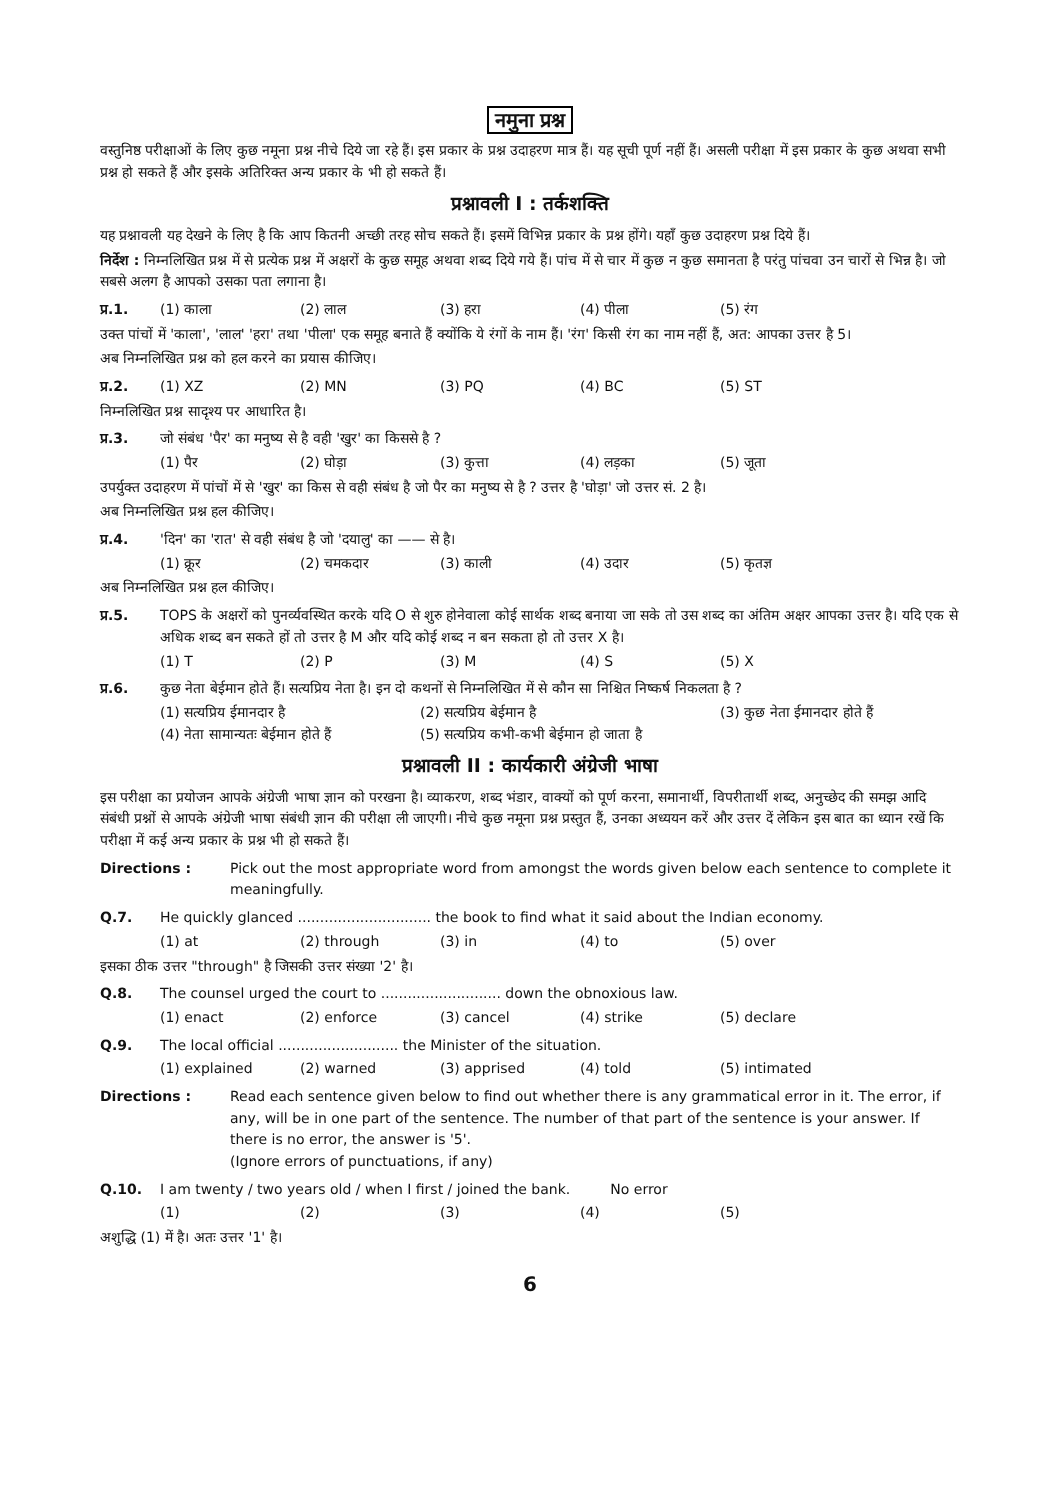नमुना प्रश्न
वस्तुनिष्ठ परीक्षाओं के लिए कुछ नमूना प्रश्न नीचे दिये जा रहे हैं। इस प्रकार के प्रश्न उदाहरण मात्र हैं। यह सूची पूर्ण नहीं हैं। असली परीक्षा में इस प्रकार के कुछ अथवा सभी प्रश्न हो सकते हैं और इसके अतिरिक्त अन्य प्रकार के भी हो सकते हैं।
प्रश्नावली I : तर्कशक्ति
यह प्रश्नावली यह देखने के लिए है कि आप कितनी अच्छी तरह सोच सकते हैं। इसमें विभिन्न प्रकार के प्रश्न होंगे। यहाँ कुछ उदाहरण प्रश्न दिये हैं।
निर्देश : निम्नलिखित प्रश्न में से प्रत्येक प्रश्न में अक्षरों के कुछ समूह अथवा शब्द दिये गये हैं। पांच में से चार में कुछ न कुछ समानता है परंतु पांचवा उन चारों से भिन्न है। जो सबसे अलग है आपको उसका पता लगाना है।
प्र.1. (1) काला (2) लाल (3) हरा (4) पीला (5) रंग
उक्त पांचों में 'काला', 'लाल' 'हरा' तथा 'पीला' एक समूह बनाते हैं क्योंकि ये रंगों के नाम हैं। 'रंग' किसी रंग का नाम नहीं हैं, अत: आपका उत्तर है 5।
अब निम्नलिखित प्रश्न को हल करने का प्रयास कीजिए।
प्र.2. (1) XZ (2) MN (3) PQ (4) BC (5) ST
निम्नलिखित प्रश्न सादृश्य पर आधारित है।
प्र.3. जो संबंध 'पैर' का मनुष्य से है वही 'खुर' का किससे है ?
(1) पैर (2) घोड़ा (3) कुत्ता (4) लड़का (5) जूता
उपर्युक्त उदाहरण में पांचों में से 'खुर' का किस से वही संबंध है जो पैर का मनुष्य से है ? उत्तर है 'घोड़ा' जो उत्तर सं. 2 है।
अब निम्नलिखित प्रश्न हल कीजिए।
प्र.4. 'दिन' का 'रात' से वही संबंध है जो 'दयालु' का —— से है।
(1) क्रूर (2) चमकदार (3) काली (4) उदार (5) कृतज्ञ
अब निम्नलिखित प्रश्न हल कीजिए।
प्र.5. TOPS के अक्षरों को पुनर्व्यवस्थित करके यदि O से शुरु होनेवाला कोई सार्थक शब्द बनाया जा सके तो उस शब्द का अंतिम अक्षर आपका उत्तर है। यदि एक से अधिक शब्द बन सकते हों तो उत्तर है M और यदि कोई शब्द न बन सकता हो तो उत्तर X है।
(1) T (2) P (3) M (4) S (5) X
प्र.6. कुछ नेता बेईमान होते हैं। सत्यप्रिय नेता है। इन दो कथनों से निम्नलिखित में से कौन सा निश्चित निष्कर्ष निकलता है ?
(1) सत्यप्रिय ईमानदार है (2) सत्यप्रिय बेईमान है (3) कुछ नेता ईमानदार होते हैं
(4) नेता सामान्यतः बेईमान होते हैं (5) सत्यप्रिय कभी-कभी बेईमान हो जाता है
प्रश्नावली II : कार्यकारी अंग्रेजी भाषा
इस परीक्षा का प्रयोजन आपके अंग्रेजी भाषा ज्ञान को परखना है। व्याकरण, शब्द भंडार, वाक्यों को पूर्ण करना, समानार्थी, विपरीतार्थी शब्द, अनुच्छेद की समझ आदि संबंधी प्रश्नों से आपके अंग्रेजी भाषा संबंधी ज्ञान की परीक्षा ली जाएगी। नीचे कुछ नमूना प्रश्न प्रस्तुत हैं, उनका अध्ययन करें और उत्तर दें लेकिन इस बात का ध्यान रखें कि परीक्षा में कई अन्य प्रकार के प्रश्न भी हो सकते हैं।
Directions : Pick out the most appropriate word from amongst the words given below each sentence to complete it meaningfully.
Q.7. He quickly glanced .............................. the book to find what it said about the Indian economy.
(1) at (2) through (3) in (4) to (5) over
इसका ठीक उत्तर "through" है जिसकी उत्तर संख्या '2' है।
Q.8. The counsel urged the court to ........................... down the obnoxious law.
(1) enact (2) enforce (3) cancel (4) strike (5) declare
Q.9. The local official ........................... the Minister of the situation.
(1) explained (2) warned (3) apprised (4) told (5) intimated
Directions : Read each sentence given below to find out whether there is any grammatical error in it. The error, if any, will be in one part of the sentence. The number of that part of the sentence is your answer. If there is no error, the answer is '5'.
(Ignore errors of punctuations, if any)
Q.10. I am twenty / two years old / when I first / joined the bank. No error
(1) (2) (3) (4) (5)
अशुद्धि (1) में है। अतः उत्तर '1' है।
6